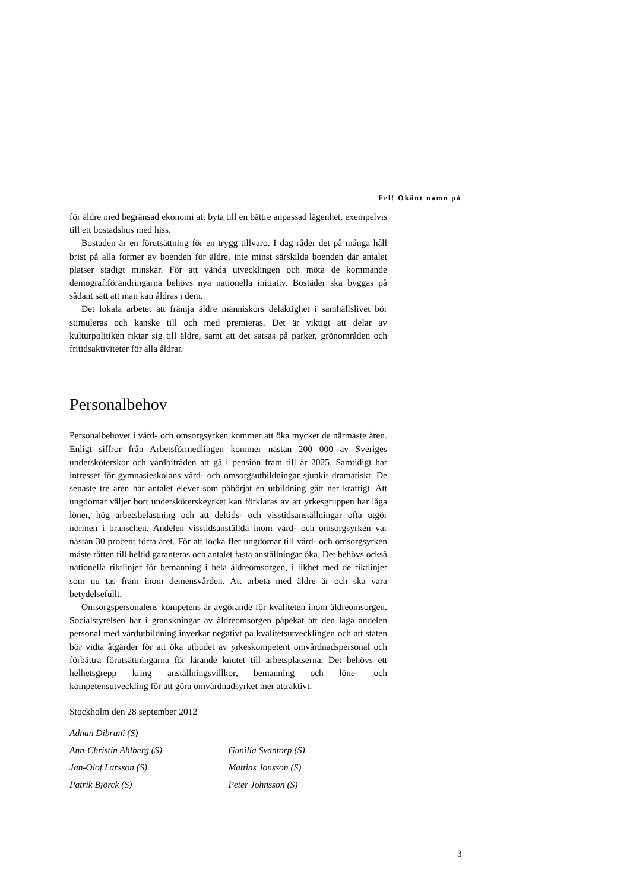Fel! Okänt namn på
för äldre med begränsad ekonomi att byta till en bättre anpassad lägenhet, exempelvis till ett bostadshus med hiss.
Bostaden är en förutsättning för en trygg tillvaro. I dag råder det på många håll brist på alla former av boenden för äldre, inte minst särskilda boenden där antalet platser stadigt minskar. För att vända utvecklingen och möta de kommande demografiförändringarna behövs nya nationella initiativ. Bostäder ska byggas på sådant sätt att man kan åldras i dem.
Det lokala arbetet att främja äldre människors delaktighet i samhällslivet bör stimuleras och kanske till och med premieras. Det är viktigt att delar av kulturpolitiken riktar sig till äldre, samt att det satsas på parker, grönområden och fritidsaktiviteter för alla åldrar.
Personalbehov
Personalbehovet i vård- och omsorgsyrken kommer att öka mycket de närmaste åren. Enligt siffror från Arbetsförmedlingen kommer nästan 200 000 av Sveriges undersköterskor och vårdbiträden att gå i pension fram till år 2025. Samtidigt har intresset för gymnasieskolans vård- och omsorgsutbildningar sjunkit dramatiskt. De senaste tre åren har antalet elever som påbörjat en utbildning gått ner kraftigt. Att ungdomar väljer bort undersköterskeyrket kan förklaras av att yrkesgruppen har låga löner, hög arbetsbelastning och att deltids- och visstidsanställningar ofta utgör normen i branschen. Andelen visstidsanställda inom vård- och omsorgsyrken var nästan 30 procent förra året. För att locka fler ungdomar till vård- och omsorgsyrken måste rätten till heltid garanteras och antalet fasta anställningar öka. Det behövs också nationella riktlinjer för bemanning i hela äldreomsorgen, i likhet med de riktlinjer som nu tas fram inom demensvården. Att arbeta med äldre är och ska vara betydelsefullt.
Omsorgspersonalens kompetens är avgörande för kvaliteten inom äldreomsorgen. Socialstyrelsen har i granskningar av äldreomsorgen påpekat att den låga andelen personal med vårdutbildning inverkar negativt på kvalitetsutvecklingen och att staten bör vidta åtgärder för att öka utbudet av yrkeskompetent omvårdnadspersonal och förbättra förutsättningarna för lärande knutet till arbetsplatserna. Det behövs ett helhetsgrepp kring anställningsvillkor, bemanning och löne- och kompetensutveckling för att göra omvårdnadsyrket mer attraktivt.
Stockholm den 28 september 2012
| Adnan Dibrani (S) | |
| Ann-Christin Ahlberg (S) | Gunilla Svantorp (S) |
| Jan-Olof Larsson (S) | Mattias Jonsson (S) |
| Patrik Björck (S) | Peter Johnsson (S) |
3